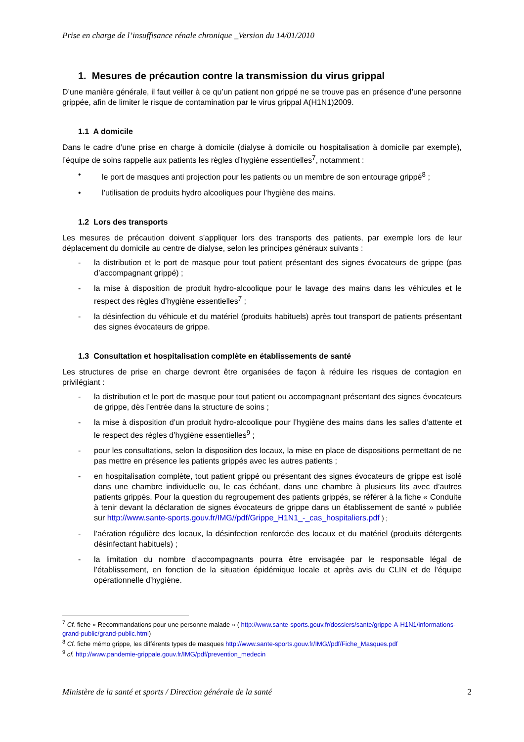Prise en charge de l’insuffisance rénale chronique _Version du 14/01/2010
1. Mesures de précaution contre la transmission du virus grippal
D’une manière générale, il faut veiller à ce qu’un patient non grippé ne se trouve pas en présence d’une personne grippée, afin de limiter le risque de contamination par le virus grippal A(H1N1)2009.
1.1 A domicile
Dans le cadre d’une prise en charge à domicile (dialyse à domicile ou hospitalisation à domicile par exemple), l’équipe de soins rappelle aux patients les règles d’hygiène essentielles<sup>7</sup>, notamment :
• le port de masques anti projection pour les patients ou un membre de son entourage grippé<sup>8</sup> ;
• l’utilisation de produits hydro alcooliques pour l’hygiène des mains.
1.2 Lors des transports
Les mesures de précaution doivent s’appliquer lors des transports des patients, par exemple lors de leur déplacement du domicile au centre de dialyse, selon les principes généraux suivants :
- la distribution et le port de masque pour tout patient présentant des signes évocateurs de grippe (pas d’accompagnant grippé) ;
- la mise à disposition de produit hydro-alcoolique pour le lavage des mains dans les véhicules et le respect des règles d’hygiène essentielles<sup>7</sup> ;
- la désinfection du véhicule et du matériel (produits habituels) après tout transport de patients présentant des signes évocateurs de grippe.
1.3 Consultation et hospitalisation complète en établissements de santé
Les structures de prise en charge devront être organisées de façon à réduire les risques de contagion en privilégiant :
- la distribution et le port de masque pour tout patient ou accompagnant présentant des signes évocateurs de grippe, dès l’entrée dans la structure de soins ;
- la mise à disposition d’un produit hydro-alcoolique pour l’hygiène des mains dans les salles d’attente et le respect des règles d’hygiène essentielles<sup>9</sup> ;
- pour les consultations, selon la disposition des locaux, la mise en place de dispositions permettant de ne pas mettre en présence les patients grippés avec les autres patients ;
- en hospitalisation complète, tout patient grippé ou présentant des signes évocateurs de grippe est isolé dans une chambre individuelle ou, le cas échéant, dans une chambre à plusieurs lits avec d’autres patients grippés. Pour la question du regroupement des patients grippés, se référer à la fiche « Conduite à tenir devant la déclaration de signes évocateurs de grippe dans un établissement de santé » publiée sur http://www.sante-sports.gouv.fr/IMG//pdf/Grippe_H1N1_-_cas_hospitaliers.pdf ) ;
- l’aération régulière des locaux, la désinfection renforcée des locaux et du matériel (produits détergents désinfectant habituels) ;
- la limitation du nombre d’accompagnants pourra être envisagée par le responsable légal de l’établissement, en fonction de la situation épidémique locale et après avis du CLIN et de l’équipe opérationnelle d’hygiène.
<sup>7</sup> Cf. fiche « Recommandations pour une personne malade » ( http://www.sante-sports.gouv.fr/dossiers/sante/grippe-A-H1N1/informations-grand-public/grand-public.html)
<sup>8</sup> Cf. fiche mémo grippe, les différents types de masques http://www.sante-sports.gouv.fr/IMG//pdf/Fiche_Masques.pdf
<sup>9</sup> cf. http://www.pandemie-grippale.gouv.fr/IMG/pdf/prevention_medecin
Ministère de la santé et sports / Direction générale de la santé 2